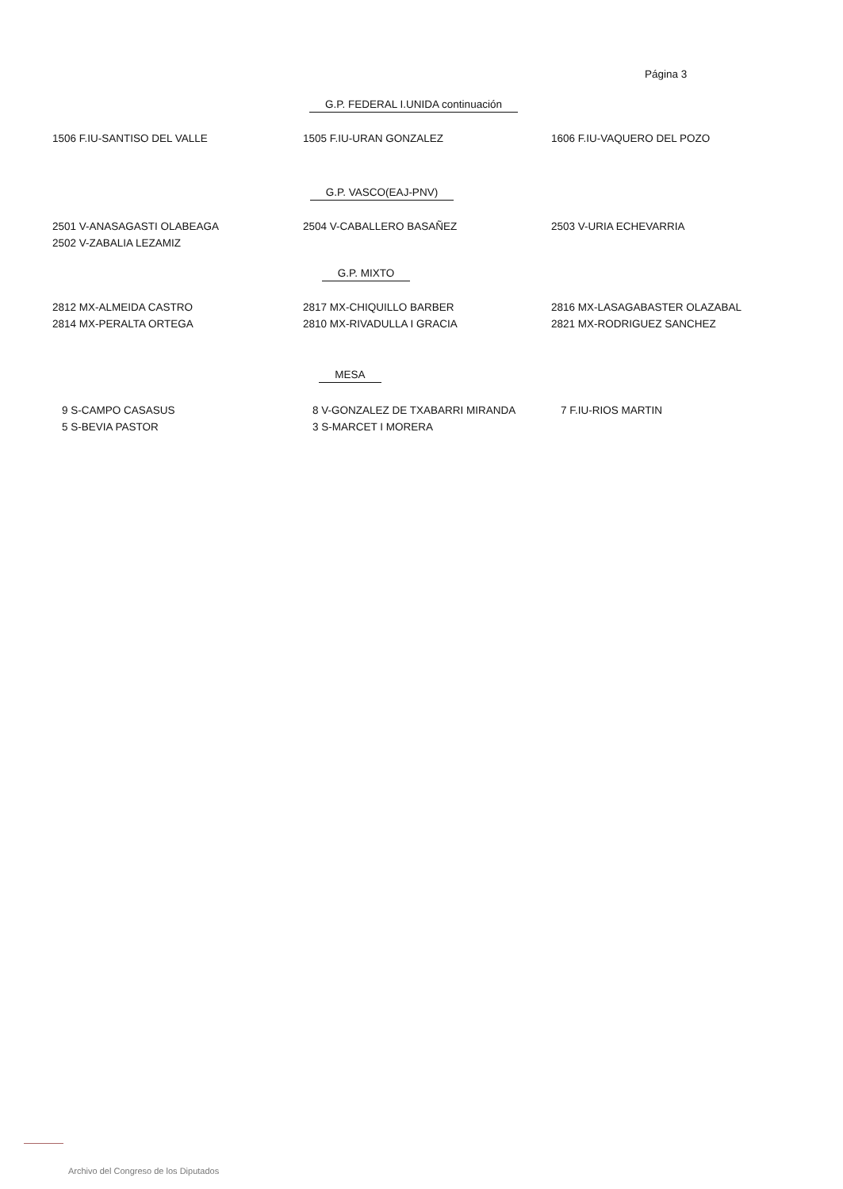Página 3
G.P. FEDERAL I.UNIDA continuación
1506 F.IU-SANTISO DEL VALLE 1505 F.IU-URAN GONZALEZ 1606 F.IU-VAQUERO DEL POZO
G.P. VASCO(EAJ-PNV)
2501 V-ANASAGASTI OLABEAGA
2502 V-ZABALIA LEZAMIZ
2504 V-CABALLERO BASAÑEZ 2503 V-URIA ECHEVARRIA
G.P. MIXTO
2812 MX-ALMEIDA CASTRO
2814 MX-PERALTA ORTEGA
2817 MX-CHIQUILLO BARBER
2810 MX-RIVADULLA I GRACIA
2816 MX-LASAGABASTER OLAZABAL
2821 MX-RODRIGUEZ SANCHEZ
MESA
9 S-CAMPO CASASUS
5 S-BEVIA PASTOR
8 V-GONZALEZ DE TXABARRI MIRANDA
3 S-MARCET I MORERA
7 F.IU-RIOS MARTIN
Archivo del Congreso de los Diputados